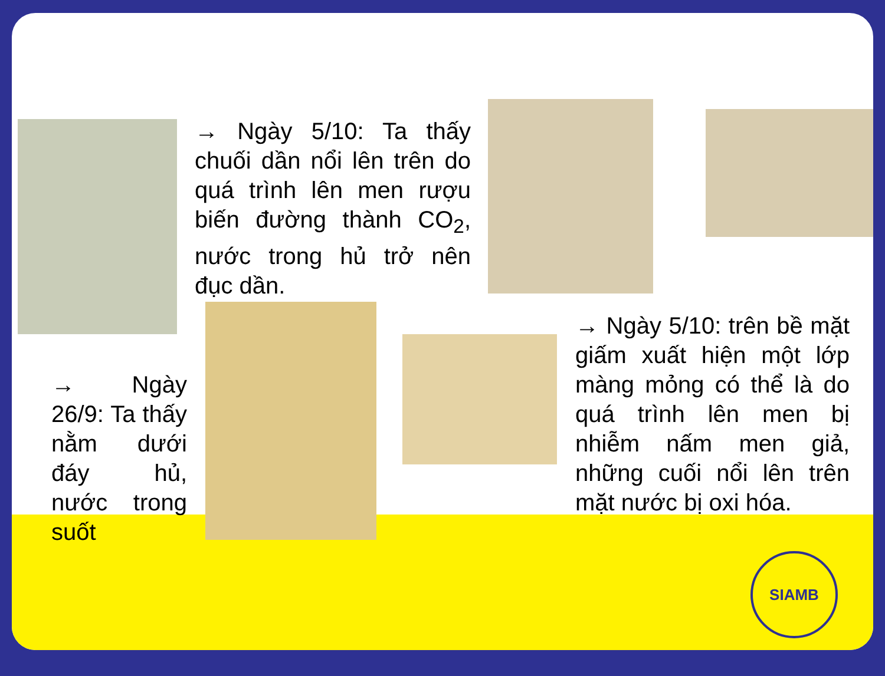→ Ngày 5/10: Ta thấy chuối dần nổi lên trên do quá trình lên men rượu biến đường thành CO<sub>2</sub>, nước trong hủ trở nên đục dần.
→ Ngày 26/9: Ta thấy nằm dưới đáy hủ, nước trong suốt
→ Ngày 5/10: trên bề mặt giấm xuất hiện một lớp màng mỏng có thể là do quá trình lên men bị nhiễm nấm men giả, những cuối nổi lên trên mặt nước bị oxi hóa.
SIAMB